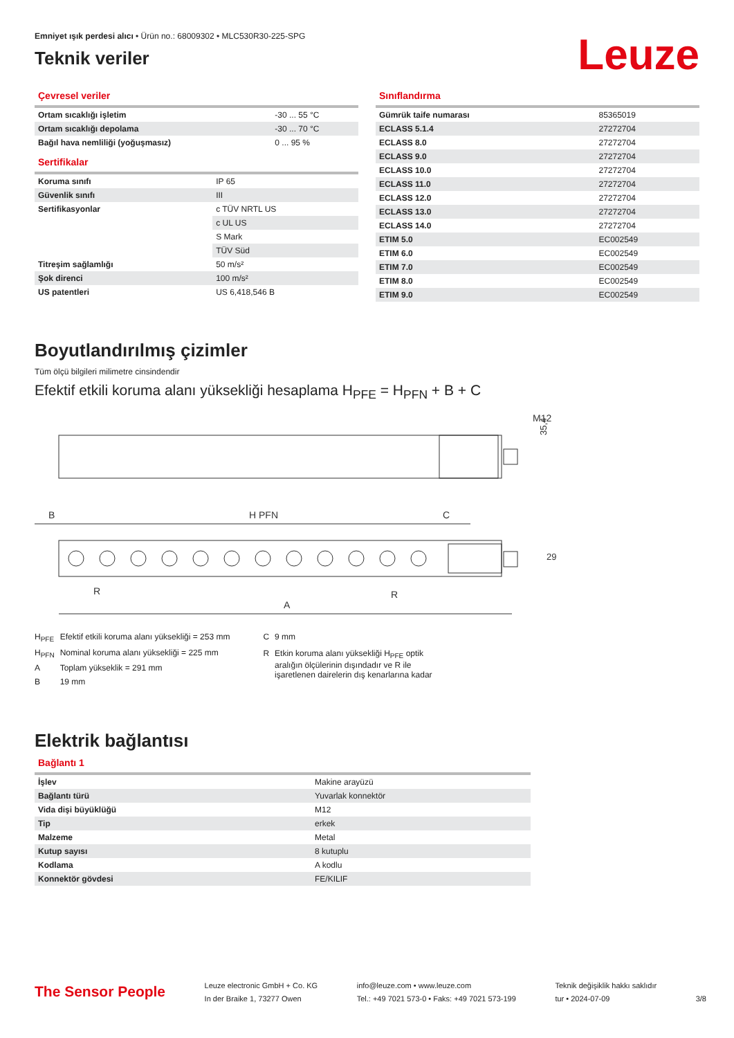Emniyet ışık perdesi alıcı • Ürün no.: 68009302 • MLC530R30-225-SPG
Teknik veriler
Leuze
Çevresel veriler
| Ortam sıcaklığı işletim | -30 ... 55 °C |
| Ortam sıcaklığı depolama | -30 ... 70 °C |
| Bağıl hava nemliliği (yoğuşmasız) | 0 ... 95 % |
Sertifikalar
| Koruma sınıfı | IP 65 |
| Güvenlik sınıfı | III |
| Sertifikasyonlar | c TÜV NRTL US |
| | c UL US |
| | S Mark |
| | TÜV Süd |
| Titreşim sağlamlığı | 50 m/s² |
| Şok direnci | 100 m/s² |
| US patentleri | US 6,418,546 B |
Sınıflandırma
| Gümrük taife numarası | 85365019 |
| ECLASS 5.1.4 | 27272704 |
| ECLASS 8.0 | 27272704 |
| ECLASS 9.0 | 27272704 |
| ECLASS 10.0 | 27272704 |
| ECLASS 11.0 | 27272704 |
| ECLASS 12.0 | 27272704 |
| ECLASS 13.0 | 27272704 |
| ECLASS 14.0 | 27272704 |
| ETIM 5.0 | EC002549 |
| ETIM 6.0 | EC002549 |
| ETIM 7.0 | EC002549 |
| ETIM 8.0 | EC002549 |
| ETIM 9.0 | EC002549 |
Boyutlandırılmış çizimler
Tüm ölçü bilgileri milimetre cinsindendir
Efektif etkili koruma alanı yüksekliği hesaplama H<sub>PFE</sub> = H<sub>PFN</sub> + B + C
M12
35,4
B
H PFN
C
A
R
R
29
| H<sub>PFE</sub> | Efektif etkili koruma alanı yüksekliği = 253 mm |
| H<sub>PFN</sub> | Nominal koruma alanı yüksekliği = 225 mm |
| A | Toplam yükseklik = 291 mm |
| B | 19 mm |
| C | 9 mm |
| R | Etkin koruma alanı yüksekliği H<sub>PFE</sub> optik aralığın ölçülerinin dışındadır ve R ile işaretlenen dairelerin dış kenarlarına kadar |
Elektrik bağlantısı
Bağlantı 1
| İşlev | Makine arayüzü |
| Bağlantı türü | Yuvarlak konnektör |
| Vida dişi büyüklüğü | M12 |
| Tip | erkek |
| Malzeme | Metal |
| Kutup sayısı | 8 kutuplu |
| Kodlama | A kodlu |
| Konnektör gövdesi | FE/KILIF |
The Sensor People
Leuze electronic GmbH + Co. KG
In der Braike 1, 73277 Owen
info@leuze.com • www.leuze.com
Tel.: +49 7021 573-0 • Faks: +49 7021 573-199
Teknik değişiklik hakkı saklıdır
tur • 2024-07-09
3/8